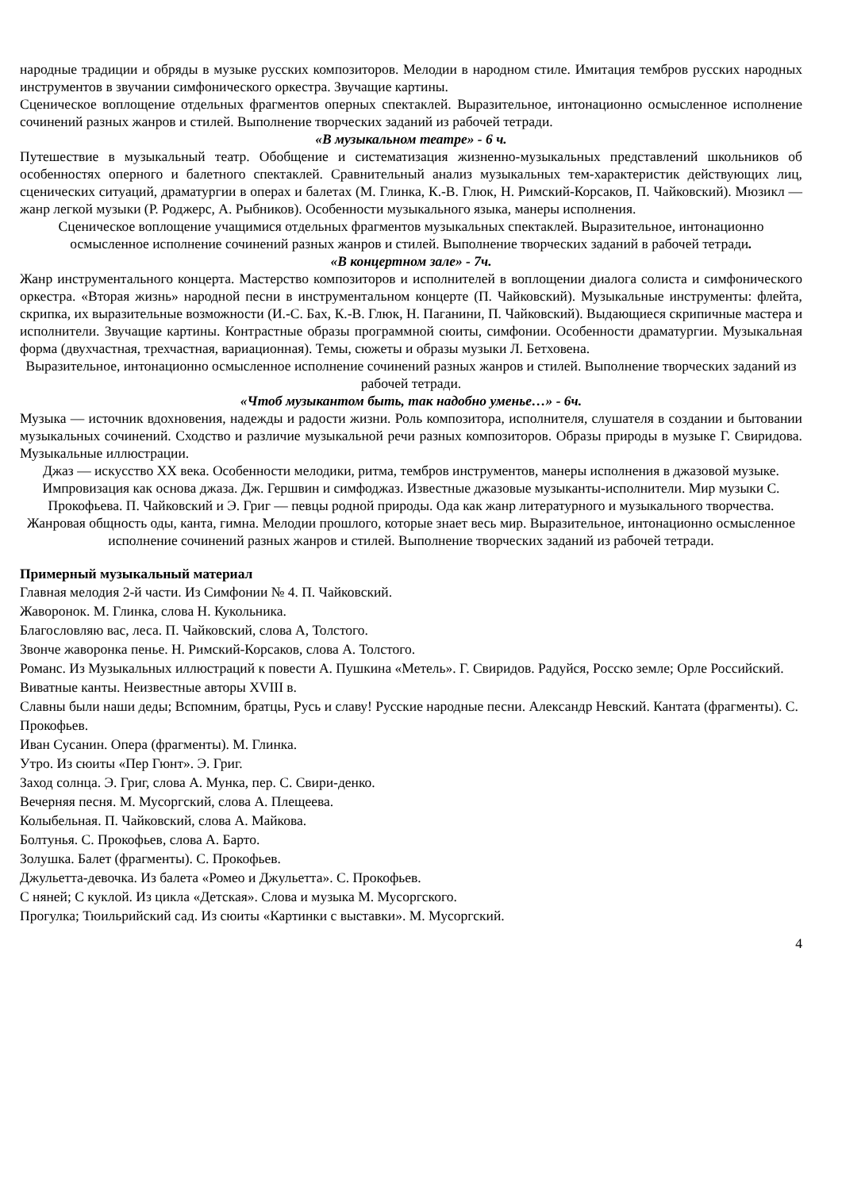народные традиции и обряды в музыке русских композиторов. Мелодии в народном стиле. Имитация тембров русских народных инструментов в звучании симфонического оркестра. Звучащие картины.
Сценическое воплощение отдельных фрагментов оперных спектаклей. Выразительное, интонационно осмысленное исполнение сочинений разных жанров и стилей. Выполнение творческих заданий из рабочей тетради.
«В музыкальном театре» - 6 ч.
Путешествие в музыкальный театр. Обобщение и систематизация жизненно-музыкальных представлений школьников об особенностях оперного и балетного спектаклей. Сравнительный анализ музыкальных тем-характеристик действующих лиц, сценических ситуаций, драматургии в операх и балетах (М. Глинка, К.-В. Глюк, Н. Римский-Корсаков, П. Чайковский). Мюзикл — жанр легкой музыки (Р. Роджерс, А. Рыбников). Особенности музыкального языка, манеры исполнения.
Сценическое воплощение учащимися отдельных фрагментов музыкальных спектаклей. Выразительное, интонационно осмысленное исполнение сочинений разных жанров и стилей. Выполнение творческих заданий в рабочей тетради.
«В концертном зале» - 7ч.
Жанр инструментального концерта. Мастерство композиторов и исполнителей в воплощении диалога солиста и симфонического оркестра. «Вторая жизнь» народной песни в инструментальном концерте (П. Чайковский). Музыкальные инструменты: флейта, скрипка, их выразительные возможности (И.-С. Бах, К.-В. Глюк, Н. Паганини, П. Чайковский). Выдающиеся скрипичные мастера и исполнители. Звучащие картины. Контрастные образы программной сюиты, симфонии. Особенности драматургии. Музыкальная форма (двухчастная, трехчастная, вариационная). Темы, сюжеты и образы музыки Л. Бетховена.
Выразительное, интонационно осмысленное исполнение сочинений разных жанров и стилей. Выполнение творческих заданий из рабочей тетради.
«Чтоб музыкантом быть, так надобно уменье…» - 6ч.
Музыка — источник вдохновения, надежды и радости жизни. Роль композитора, исполнителя, слушателя в создании и бытовании музыкальных сочинений. Сходство и различие музыкальной речи разных композиторов. Образы природы в музыке Г. Свиридова. Музыкальные иллюстрации.
Джаз — искусство XX века. Особенности мелодики, ритма, тембров инструментов, манеры исполнения в джазовой музыке. Импровизация как основа джаза. Дж. Гершвин и симфоджаз. Известные джазовые музыканты-исполнители. Мир музыки С. Прокофьева. П. Чайковский и Э. Григ — певцы родной природы. Ода как жанр литературного и музыкального творчества. Жанровая общность оды, канта, гимна. Мелодии прошлого, которые знает весь мир. Выразительное, интонационно осмысленное исполнение сочинений разных жанров и стилей. Выполнение творческих заданий из рабочей тетради.
Примерный музыкальный материал
Главная мелодия 2-й части. Из Симфонии № 4. П. Чайковский.
Жаворонок. М. Глинка, слова Н. Кукольника.
Благословляю вас, леса. П. Чайковский, слова А, Толстого.
Звонче жаворонка пенье. Н. Римский-Корсаков, слова А. Толстого.
Романс. Из Музыкальных иллюстраций к повести А. Пушкина «Метель». Г. Свиридов. Радуйся, Росско земле; Орле Российский. Виватные канты. Неизвестные авторы XVIII в.
Славны были наши деды; Вспомним, братцы, Русь и славу! Русские народные песни. Александр Невский. Кантата (фрагменты). С. Прокофьев.
Иван Сусанин. Опера (фрагменты). М. Глинка.
Утро. Из сюиты «Пер Гюнт». Э. Григ.
Заход солнца. Э. Григ, слова А. Мунка, пер. С. Свири-денко.
Вечерняя песня. М. Мусоргский, слова А. Плещеева.
Колыбельная. П. Чайковский, слова А. Майкова.
Болтунья. С. Прокофьев, слова А. Барто.
Золушка. Балет (фрагменты). С. Прокофьев.
Джульетта-девочка. Из балета «Ромео и Джульетта». С. Прокофьев.
С няней; С куклой. Из цикла «Детская». Слова и музыка М. Мусоргского.
Прогулка; Тюильрийский сад. Из сюиты «Картинки с выставки». М. Мусоргский.
4